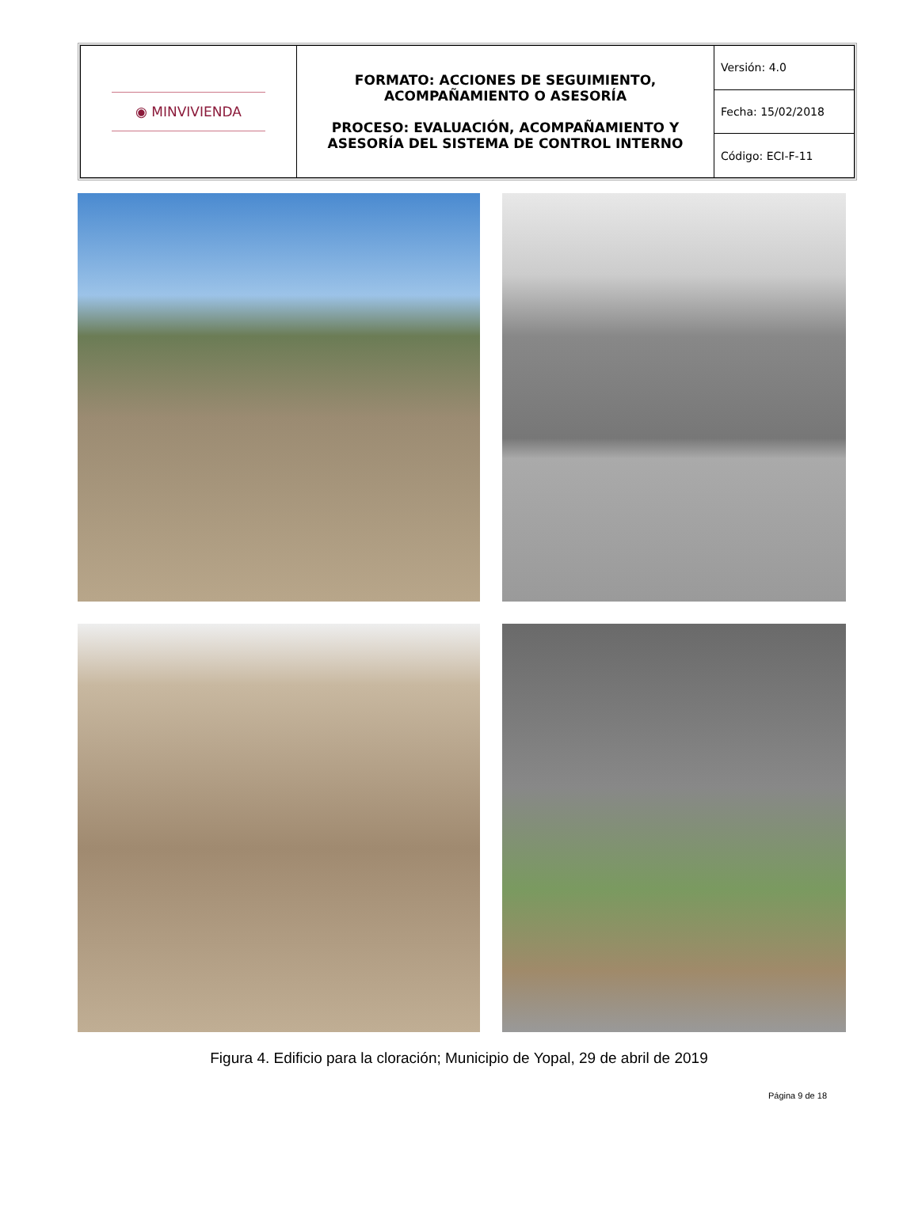| ◉ MINVIVIENDA | FORMATO: ACCIONES DE SEGUIMIENTO, ACOMPAÑAMIENTO O ASESORÍA PROCESO: EVALUACIÓN, ACOMPAÑAMIENTO Y ASESORÍA DEL SISTEMA DE CONTROL INTERNO | Versión: 4.0 |
| | | Fecha: 15/02/2018 |
| | | Código: ECI-F-11 |
Figura 4. Edificio para la cloración; Municipio de Yopal, 29 de abril de 2019
Página 9 de 18